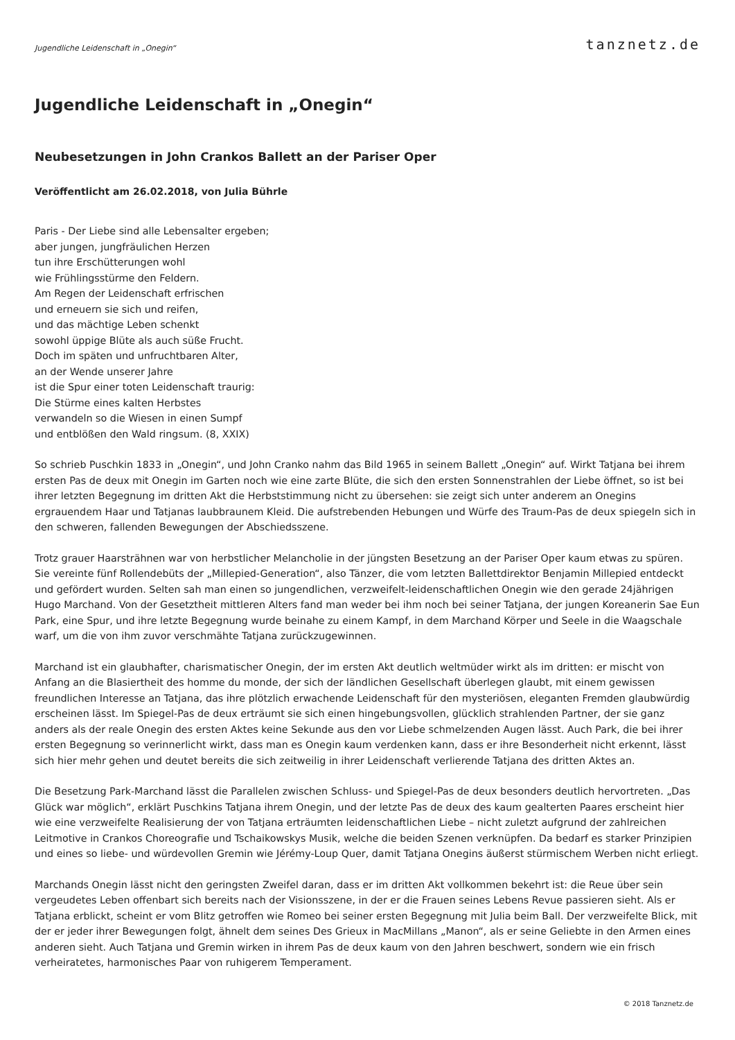Jugendliche Leidenschaft in „Onegin“tanznetz.de
Jugendliche Leidenschaft in „Onegin“
Neubesetzungen in John Crankos Ballett an der Pariser Oper
Veröffentlicht am 26.02.2018, von Julia Bührle
Paris - Der Liebe sind alle Lebensalter ergeben;
aber jungen, jungfräulichen Herzen
tun ihre Erschütterungen wohl
wie Frühlingsstürme den Feldern.
Am Regen der Leidenschaft erfrischen
und erneuern sie sich und reifen,
und das mächtige Leben schenkt
sowohl üppige Blüte als auch süße Frucht.
Doch im späten und unfruchtbaren Alter,
an der Wende unserer Jahre
ist die Spur einer toten Leidenschaft traurig:
Die Stürme eines kalten Herbstes
verwandeln so die Wiesen in einen Sumpf
und entblößen den Wald ringsum. (8, XXIX)
So schrieb Puschkin 1833 in „Onegin“, und John Cranko nahm das Bild 1965 in seinem Ballett „Onegin“ auf. Wirkt Tatjana bei ihrem ersten Pas de deux mit Onegin im Garten noch wie eine zarte Blüte, die sich den ersten Sonnenstrahlen der Liebe öffnet, so ist bei ihrer letzten Begegnung im dritten Akt die Herbststimmung nicht zu übersehen: sie zeigt sich unter anderem an Onegins ergrauendem Haar und Tatjanas laubbraunem Kleid. Die aufstrebenden Hebungen und Würfe des Traum-Pas de deux spiegeln sich in den schweren, fallenden Bewegungen der Abschiedsszene.
Trotz grauer Haarsträhnen war von herbstlicher Melancholie in der jüngsten Besetzung an der Pariser Oper kaum etwas zu spüren. Sie vereinte fünf Rollendebüts der „Millepied-Generation“, also Tänzer, die vom letzten Ballettdirektor Benjamin Millepied entdeckt und gefördert wurden. Selten sah man einen so jungendlichen, verzweifelt-leidenschaftlichen Onegin wie den gerade 24jährigen Hugo Marchand. Von der Gesetztheit mittleren Alters fand man weder bei ihm noch bei seiner Tatjana, der jungen Koreanerin Sae Eun Park, eine Spur, und ihre letzte Begegnung wurde beinahe zu einem Kampf, in dem Marchand Körper und Seele in die Waagschale warf, um die von ihm zuvor verschmähte Tatjana zurückzugewinnen.
Marchand ist ein glaubhafter, charismatischer Onegin, der im ersten Akt deutlich weltmüder wirkt als im dritten: er mischt von Anfang an die Blasiertheit des homme du monde, der sich der ländlichen Gesellschaft überlegen glaubt, mit einem gewissen freundlichen Interesse an Tatjana, das ihre plötzlich erwachende Leidenschaft für den mysteriösen, eleganten Fremden glaubwürdig erscheinen lässt. Im Spiegel-Pas de deux erträumt sie sich einen hingebungsvollen, glücklich strahlenden Partner, der sie ganz anders als der reale Onegin des ersten Aktes keine Sekunde aus den vor Liebe schmelzenden Augen lässt. Auch Park, die bei ihrer ersten Begegnung so verinnerlicht wirkt, dass man es Onegin kaum verdenken kann, dass er ihre Besonderheit nicht erkennt, lässt sich hier mehr gehen und deutet bereits die sich zeitweilig in ihrer Leidenschaft verlierende Tatjana des dritten Aktes an.
Die Besetzung Park-Marchand lässt die Parallelen zwischen Schluss- und Spiegel-Pas de deux besonders deutlich hervortreten. „Das Glück war möglich“, erklärt Puschkins Tatjana ihrem Onegin, und der letzte Pas de deux des kaum gealterten Paares erscheint hier wie eine verzweifelte Realisierung der von Tatjana erträumten leidenschaftlichen Liebe – nicht zuletzt aufgrund der zahlreichen Leitmotive in Crankos Choreografie und Tschaikowskys Musik, welche die beiden Szenen verknüpfen. Da bedarf es starker Prinzipien und eines so liebe- und würdevollen Gremin wie Jérémy-Loup Quer, damit Tatjana Onegins äußerst stürmischem Werben nicht erliegt.
Marchands Onegin lässt nicht den geringsten Zweifel daran, dass er im dritten Akt vollkommen bekehrt ist: die Reue über sein vergeudetes Leben offenbart sich bereits nach der Visionsszene, in der er die Frauen seines Lebens Revue passieren sieht. Als er Tatjana erblickt, scheint er vom Blitz getroffen wie Romeo bei seiner ersten Begegnung mit Julia beim Ball. Der verzweifelte Blick, mit der er jeder ihrer Bewegungen folgt, ähnelt dem seines Des Grieux in MacMillans „Manon“, als er seine Geliebte in den Armen eines anderen sieht. Auch Tatjana und Gremin wirken in ihrem Pas de deux kaum von den Jahren beschwert, sondern wie ein frisch verheiratetes, harmonisches Paar von ruhigerem Temperament.
© 2018 Tanznetz.de